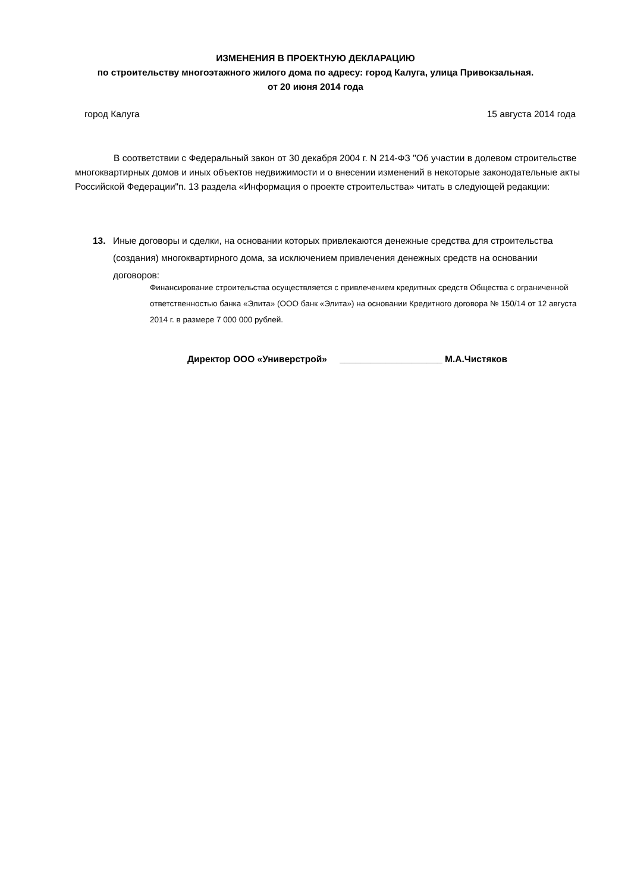ИЗМЕНЕНИЯ В ПРОЕКТНУЮ ДЕКЛАРАЦИЮ
по строительству многоэтажного жилого дома по адресу: город Калуга, улица Привокзальная.
от 20 июня 2014 года
город Калуга 15 августа 2014 года
В соответствии с Федеральный закон от 30 декабря 2004 г. N 214-ФЗ "Об участии в долевом строительстве многоквартирных домов и иных объектов недвижимости и о внесении изменений в некоторые законодательные акты Российской Федерации"п. 13 раздела «Информация о проекте строительства» читать в следующей редакции:
13. Иные договоры и сделки, на основании которых привлекаются денежные средства для строительства (создания) многоквартирного дома, за исключением привлечения денежных средств на основании договоров:
Финансирование строительства осуществляется с привлечением кредитных средств Общества с ограниченной ответственностью банка «Элита» (ООО банк «Элита») на основании Кредитного договора № 150/14 от 12 августа 2014 г. в размере 7 000 000 рублей.
Директор ООО «Универстрой» ____________________ М.А.Чистяков